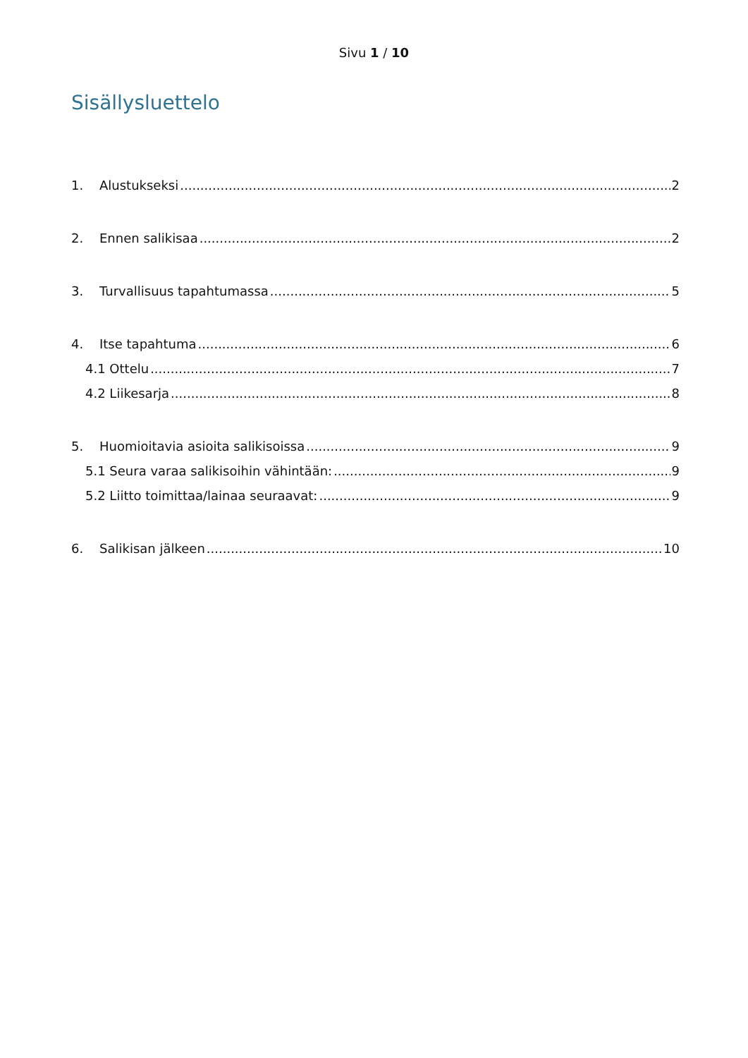Sivu 1 / 10
Sisällysluettelo
1. Alustukseksi 2
2. Ennen salikisaa 2
3. Turvallisuus tapahtumassa 5
4. Itse tapahtuma 6
4.1 Ottelu 7
4.2 Liikesarja 8
5. Huomioitavia asioita salikisoissa 9
5.1 Seura varaa salikisoihin vähintään: 9
5.2 Liitto toimittaa/lainaa seuraavat: 9
6. Salikisan jälkeen 10